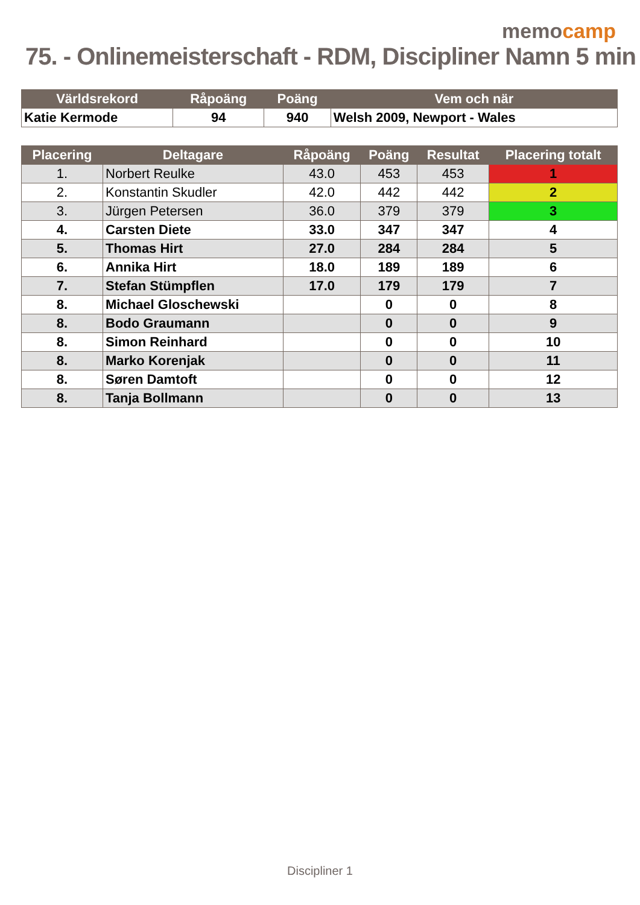memocamp
75. - Onlinemeisterschaft - RDM, Discipliner Namn 5 min
| Världsrekord | Råpoäng | Poäng | Vem och när |
| --- | --- | --- | --- |
| Katie Kermode | 94 | 940 | Welsh 2009, Newport - Wales |
| Placering | Deltagare | Råpoäng | Poäng | Resultat | Placering totalt |
| --- | --- | --- | --- | --- | --- |
| 1. | Norbert Reulke | 43.0 | 453 | 453 | 1 |
| 2. | Konstantin Skudler | 42.0 | 442 | 442 | 2 |
| 3. | Jürgen Petersen | 36.0 | 379 | 379 | 3 |
| 4. | Carsten Diete | 33.0 | 347 | 347 | 4 |
| 5. | Thomas Hirt | 27.0 | 284 | 284 | 5 |
| 6. | Annika Hirt | 18.0 | 189 | 189 | 6 |
| 7. | Stefan Stümpflen | 17.0 | 179 | 179 | 7 |
| 8. | Michael Gloschewski | | 0 | 0 | 8 |
| 8. | Bodo Graumann | | 0 | 0 | 9 |
| 8. | Simon Reinhard | | 0 | 0 | 10 |
| 8. | Marko Korenjak | | 0 | 0 | 11 |
| 8. | Søren Damtoft | | 0 | 0 | 12 |
| 8. | Tanja Bollmann | | 0 | 0 | 13 |
Discipliner 1